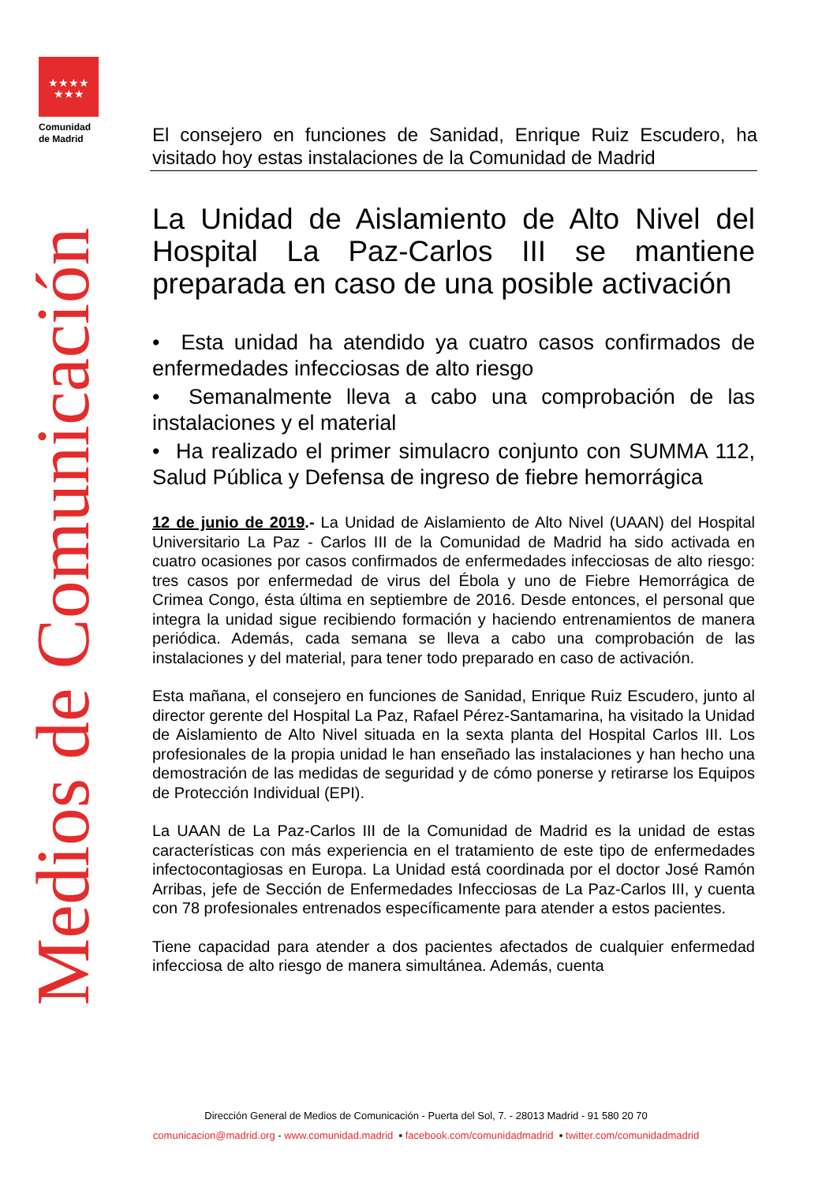★★★★
★★★
Comunidad
de Madrid
Medios de Comunicación
El consejero en funciones de Sanidad, Enrique Ruiz Escudero, ha visitado hoy estas instalaciones de la Comunidad de Madrid
La Unidad de Aislamiento de Alto Nivel del Hospital La Paz-Carlos III se mantiene preparada en caso de una posible activación
• Esta unidad ha atendido ya cuatro casos confirmados de enfermedades infecciosas de alto riesgo
• Semanalmente lleva a cabo una comprobación de las instalaciones y el material
• Ha realizado el primer simulacro conjunto con SUMMA 112, Salud Pública y Defensa de ingreso de fiebre hemorrágica
12 de junio de 2019.- La Unidad de Aislamiento de Alto Nivel (UAAN) del Hospital Universitario La Paz - Carlos III de la Comunidad de Madrid ha sido activada en cuatro ocasiones por casos confirmados de enfermedades infecciosas de alto riesgo: tres casos por enfermedad de virus del Ébola y uno de Fiebre Hemorrágica de Crimea Congo, ésta última en septiembre de 2016. Desde entonces, el personal que integra la unidad sigue recibiendo formación y haciendo entrenamientos de manera periódica. Además, cada semana se lleva a cabo una comprobación de las instalaciones y del material, para tener todo preparado en caso de activación.
Esta mañana, el consejero en funciones de Sanidad, Enrique Ruiz Escudero, junto al director gerente del Hospital La Paz, Rafael Pérez-Santamarina, ha visitado la Unidad de Aislamiento de Alto Nivel situada en la sexta planta del Hospital Carlos III. Los profesionales de la propia unidad le han enseñado las instalaciones y han hecho una demostración de las medidas de seguridad y de cómo ponerse y retirarse los Equipos de Protección Individual (EPI).
La UAAN de La Paz-Carlos III de la Comunidad de Madrid es la unidad de estas características con más experiencia en el tratamiento de este tipo de enfermedades infectocontagiosas en Europa. La Unidad está coordinada por el doctor José Ramón Arribas, jefe de Sección de Enfermedades Infecciosas de La Paz-Carlos III, y cuenta con 78 profesionales entrenados específicamente para atender a estos pacientes.
Tiene capacidad para atender a dos pacientes afectados de cualquier enfermedad infecciosa de alto riesgo de manera simultánea. Además, cuenta
Dirección General de Medios de Comunicación - Puerta del Sol, 7. - 28013 Madrid - 91 580 20 70
comunicacion@madrid.org - www.comunidad.madrid ▪ facebook.com/comunidadmadrid ▪ twitter.com/comunidadmadrid